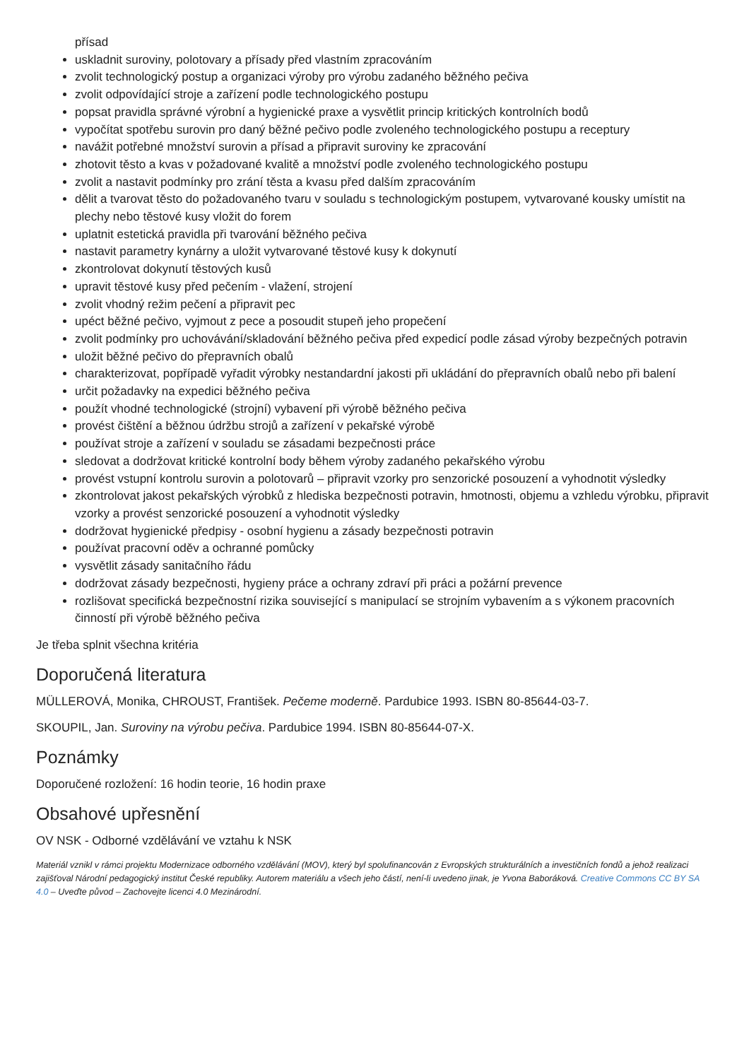přísad
uskladnit suroviny, polotovary a přísady před vlastním zpracováním
zvolit technologický postup a organizaci výroby pro výrobu zadaného běžného pečiva
zvolit odpovídající stroje a zařízení podle technologického postupu
popsat pravidla správné výrobní a hygienické praxe a vysvětlit princip kritických kontrolních bodů
vypočítat spotřebu surovin pro daný běžné pečivo podle zvoleného technologického postupu a receptury
navážit potřebné množství surovin a přísad a připravit suroviny ke zpracování
zhotovit těsto a kvas v požadované kvalitě a množství podle zvoleného technologického postupu
zvolit a nastavit podmínky pro zrání těsta a kvasu před dalším zpracováním
dělit a tvarovat těsto do požadovaného tvaru v souladu s technologickým postupem, vytvarované kousky umístit na plechy nebo těstové kusy vložit do forem
uplatnit estetická pravidla při tvarování běžného pečiva
nastavit parametry kynárny a uložit vytvarované těstové kusy k dokynutí
zkontrolovat dokynutí těstových kusů
upravit těstové kusy před pečením - vlažení, strojení
zvolit vhodný režim pečení a připravit pec
upéct běžné pečivo, vyjmout z pece a posoudit stupeň jeho propečení
zvolit podmínky pro uchovávání/skladování běžného pečiva před expedicí podle zásad výroby bezpečných potravin
uložit běžné pečivo do přepravních obalů
charakterizovat, popřípadě vyřadit výrobky nestandardní jakosti při ukládání do přepravních obalů nebo při balení
určit požadavky na expedici běžného pečiva
použít vhodné technologické (strojní) vybavení při výrobě běžného pečiva
provést čištění a běžnou údržbu strojů a zařízení v pekařské výrobě
používat stroje a zařízení v souladu se zásadami bezpečnosti práce
sledovat a dodržovat kritické kontrolní body během výroby zadaného pekařského výrobu
provést vstupní kontrolu surovin a polotovarů – připravit vzorky pro senzorické posouzení a vyhodnotit výsledky
zkontrolovat jakost pekařských výrobků z hlediska bezpečnosti potravin, hmotnosti, objemu a vzhledu výrobku, připravit vzorky a provést senzorické posouzení a vyhodnotit výsledky
dodržovat hygienické předpisy - osobní hygienu a zásady bezpečnosti potravin
používat pracovní oděv a ochranné pomůcky
vysvětlit zásady sanitačního řádu
dodržovat zásady bezpečnosti, hygieny práce a ochrany zdraví při práci a požární prevence
rozlišovat specifická bezpečnostní rizika související s manipulací se strojním vybavením a s výkonem pracovních činností při výrobě běžného pečiva
Je třeba splnit všechna kritéria
Doporučená literatura
MÜLLEROVÁ, Monika, CHROUST, František. Pečeme moderně. Pardubice 1993. ISBN 80-85644-03-7.
SKOUPIL, Jan. Suroviny na výrobu pečiva. Pardubice 1994. ISBN 80-85644-07-X.
Poznámky
Doporučené rozložení: 16 hodin teorie, 16 hodin praxe
Obsahové upřesnění
OV NSK - Odborné vzdělávání ve vztahu k NSK
Materiál vznikl v rámci projektu Modernizace odborného vzdělávání (MOV), který byl spolufinancován z Evropských strukturálních a investičních fondů a jehož realizaci zajišťoval Národní pedagogický institut České republiky. Autorem materiálu a všech jeho částí, není-li uvedeno jinak, je Yvona Baboráková. Creative Commons CC BY SA 4.0 – Uveďte původ – Zachovejte licenci 4.0 Mezinárodní.